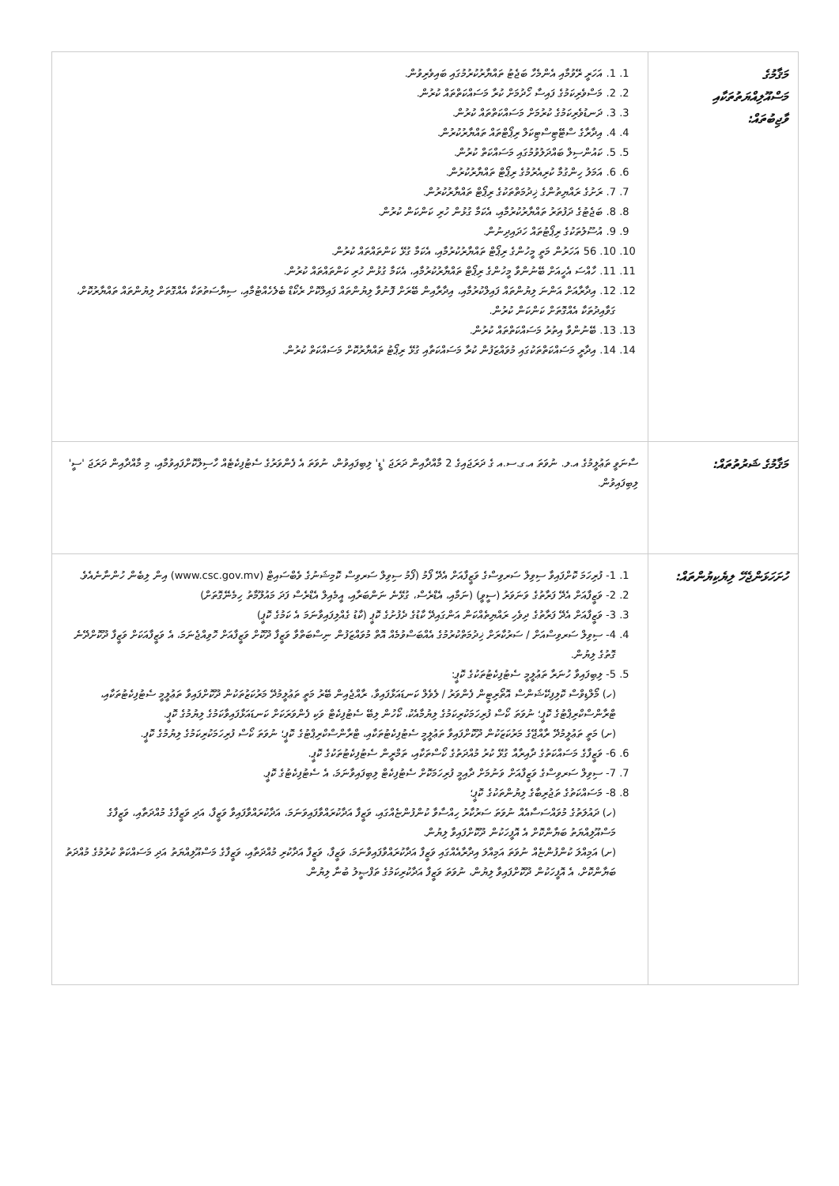| މަޤާމުގެ މަސްއޫލިއްޔަތުތަކާއި ވާޖިބުތައް: | 1. 1. އަހަރީ ރޭވުމާއި އެންމެހާ ބަޖެޓު ތައްޔާރުކުރުމުގައި ބައިވެރިވުން. 2. 2. މަސްވެރިކަމުގެ ފައިސާ ހޯދުމަށް ކުރާ މަސައްކަތްތައް ކުރުން. 3. 3. ދަނޑުވެރިކަމުގެ ކުރުމަށް މަސައްކަތްތައް ކުރުން. 4. 4. އިދާރާގެ ސްޓޭޓިސްޓިކަލް ރިޕޯޓްތައް ތައްޔާރުކުރުން. 5. 5. ކައުންސިލް ބައްދަލުވުމުގައި މަސައްކަތް ކުރުން. 6. 6. އަމަލު ހިންގުމާ ކުރިއެރުމުގެ ރިޕޯޓް ތައްޔާރުކުރުން. 7. 7. ރަށުގެ ރައްޔިތުންގެ ޚިދުމަތްތަކުގެ ރިޕޯޓް ތައްޔާރުކުރުން. 8. 8. ބަޖެޓުގެ ދަފުތަރު ތައްޔާރުކުރުމާއި، އެކަމާ ގުޅުން ހުރި ކަންކަން ކުރުން. 9. 9. އުސޫލުތަކުގެ ރިޕޯޓުތައް ހަދައިދިނުން. 10. 10. 56 އަހަރުން މަތީ މީހުންގެ ރިޕޯޓް ތައްޔާރުކުރުމާއި، އެކަމާ ގުޅޭ ކަންތައްތައް ކުރުން. 11. 11. ހާއްސަ އެހީއަށް ބޭނުންވާ މީހުންގެ ރިޕޯޓް ތައްޔާރުކުރުމާއި، އެކަމާ ގުޅުން ހުރި ކަންތައްތައް ކުރުން. 12. 12. އިދާރާއަށް އަންނަ ލިޔުންތައް ފައިލްކުރުމާއި، އިދާރާއިން ބޭރަށް ފޮނުވާ ލިޔުންތައް ފައިލްކޮށް ރެކޯޑް ބެލެހެއްޓުމާއި، ސިޔާސަތުތަކާ އެއްގޮތަށް ލިޔުންތައް ތައްޔާރުކޮށް، ގަވާއިދުތަކާ އެއްގޮތަށް ކަންކަން ކުރުން. 13. 13. ބޭނުންވާ އިތުރު މަސައްކަތްތައް ކުރުން. 14. 14. އިދާރީ މަސައްކަތްތަކުގައި މުވައްޒަފުން ކުރާ މަސައްކަތާއި ގުޅޭ ރިޕޯޓު ތައްޔާރުކޮށް މަސައްކަތް ކުރުން. |
| މަޤާމުގެ ޝަރުތުތައް: | ސާނަވީ ތަޢުލީމުގެ އ.ލ. ނުވަތަ އ.ގ.ސ.އ ގެ ދަރަޖައިގެ 2 މާއްދާއިން ދަރަޖަ 'ޑީ' ލިބިފައިވުން، ނުވަތަ އެ ފެންވަރުގެ ސެޓުފިކެޓެއް ހާސިލްކޮށްފައިވުމާއި، މި މާއްދާއިން ދަރަޖަ 'ސީ' ލިބިފައިވުން. |
| ހުށަހަޅަންޖެހޭ ލިޔެކިޔުންތައް: | 1. 1- ފުރިހަމަ ކޮށްފައިވާ ސިވިލް ސަރވިސްގެ ވަޒީފާއަށް އެދޭ ފޯމު (ފޯމު ސިވިލް ސަރވިސް ކޮމިޝަނުގެ ވެބްސައިޓް (www.csc.gov.mv) އިން ލިބެން ހުންނާނެއެވެ. 2. 2- ވަޒީފާއަށް އެދޭ ފަރާތުގެ ވަނަވަރު (ސީވީ) (ނަމާއި، އެޑްރެސް، ގުޅޭނެ ނަންބަރާއި، އީމެއިލް އެޑްރެސް ފަދަ މައުލޫމާތު ހިމެނޭގޮތަށް) 3. 3- ވަޒީފާއަށް އެދޭ ފަރާތުގެ ދިވެހި ރައްޔިތެއްކަން އަންގައިދޭ ކާޑުގެ ދެފުށުގެ ކޮޕީ (ކާޑު ގެއްލިފައިވާނަމަ އެ ކަމުގެ ކޮޕީ) 4. 4- ސިވިލް ސަރވިސްއަށް / ސަރުކާރަށް ޚިދުމަތްކުރުމުގެ އެއްބަސްވުމެއް އޮތް މުވައްޒަފުން ނިސްބަތްވާ ވަޒީފާ ދޫކޮށް ވަޒީފާއަށް ހޮވިއްޖެނަމަ، އެ ވަޒީފާއަކަށް ވަޒީފާ ދޫކޮށްދޭނެ ގޮތުގެ ލިޔުން. 5. 5- ލިބިފައިވާ ހުނަރާ ތަޢުލީމީ ސެޓުފިކެޓުތަކުގެ ކޮޕީ: (ހ) މޯލްޑިވްސް ކޮލިފިކޭޝަންސް އޮތޯރިޓީން ފެންވަރު / ލެވެލް ކަނޑައަޅާފައިވާ، ރާއްޖެއިން ބޭރު މަތީ ތަޢުލީމުދޭ މަރުކަޒުތަކުން ދޫކޮށްފައިވާ ތަޢުލީމީ ސެޓުފިކެޓުތަކާއި، ޓްރާންސްކްރިޕްޓުގެ ކޮޕީ؛ ނުވަތަ ކޯސް ފުރިހަމަކުރިކަމުގެ ލިޔުމާއެކު، ކޯހުން ލިބޭ ސެޓުފިކެޓް ވަކި ފެންވަރަކަށް ކަނޑައަޅާފައިވާކަމުގެ ލިޔުމުގެ ކޮޕީ. (ށ) މަތީ ތަޢުލީމުދޭ ރާއްޖޭގެ މަރުކަޒަކުން ދޫކޮށްފައިވާ ތަޢުލީމީ ސެޓުފިކެޓުތަކާއި، ޓްރާންސްކްރިޕްޓުގެ ކޮޕީ؛ ނުވަތަ ކޯސް ފުރިހަމަކުރިކަމުގެ ލިޔުމުގެ ކޮޕީ. 6. 6- ވަޒީފާގެ މަސައްކަތުގެ ދާއިރާއާ ގުޅޭ ކުރު މުއްދަތުގެ ކޯސްތަކާއި، ތަމްރީން ސެޓުފިކެޓުތަކުގެ ކޮޕީ. 7. 7- ސިވިލް ސަރވިސްގެ ވަޒީފާއަށް ވަނުމަށް ދާއިމީ ފުރިހަމަކޮށް ސެޓުފިކެޓް ލިބިފައިވާނަމަ، އެ ސެޓުފިކެޓުގެ ކޮޕީ. 8. 8- މަސައްކަތުގެ ތަޖުރިބާގެ ލިޔުންތަކުގެ ކޮޕީ؛ (ހ) ދައުލަތުގެ މުވައްސަސާއެއް ނުވަތަ ސަރުކާރު ހިއްސާވާ ކުންފުންޏެއްގައި، ވަޒީފާ އަދާކުރައްވާފައިވަނަމަ، އަދާކުރައްވާފައިވާ ވަޒީފާ، އަދި ވަޒީފާގެ މުއްދަތާއި، ވަޒީފާގެ މަސްއޫލިއްޔަތު ބަޔާންކޮށް އެ އޮފީހަކުން ދޫކޮށްފައިވާ ލިޔުން. (ށ) އަމިއްލަ ކުންފުންޏެއް ނުވަތަ އަމިއްލަ އިދާރާއެއްގައި ވަޒީފާ އަދާކުރައްވާފައިވާނަމަ، ވަޒީފާ، ވަޒީފާ އަދާކުރި މުއްދަތާއި، ވަޒީފާގެ މަސްއޫލިއްޔަތު އަދި މަސައްކަތް ކުރުމުގެ މުއްދަތު ބަޔާންކޮށް، އެ އޮފީހަކުން ދޫކޮށްފައިވާ ލިޔުން، ނުވަތަ ވަޒީފާ އަދާކުރިކަމުގެ ތަފްޞީލު ބުނާ ލިޔުން. |